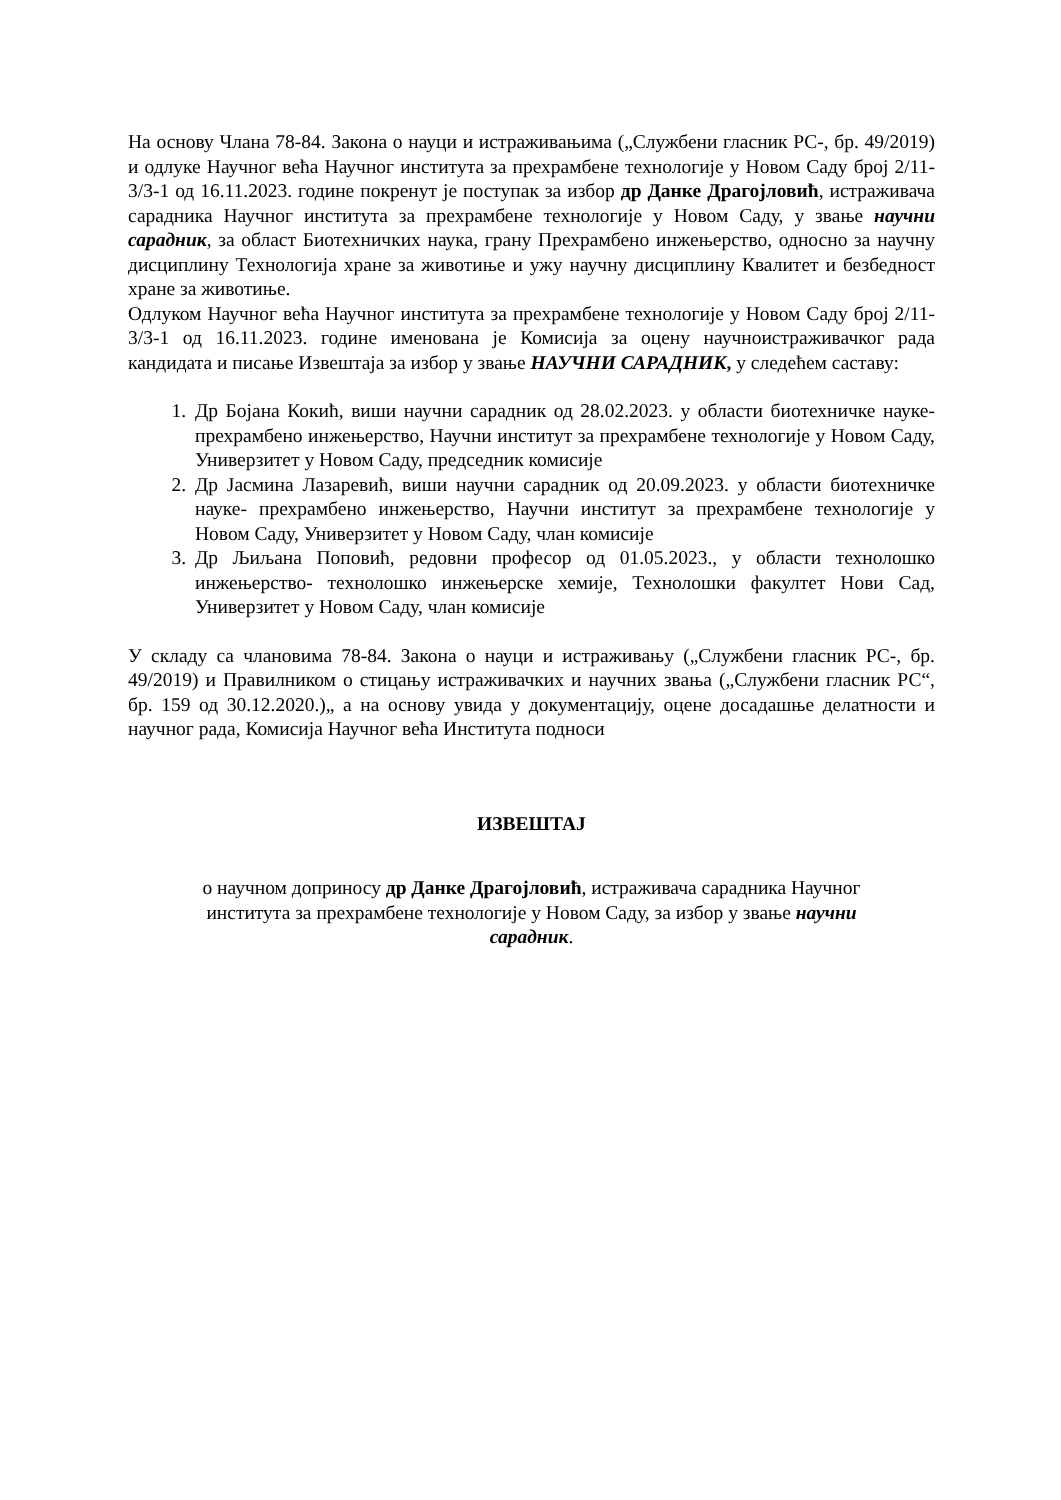На основу Члана 78-84. Закона о науци и истраживањима („Службени гласник РС-, бр. 49/2019) и одлуке Научног већа Научног института за прехрамбене технологије у Новом Саду број 2/11-3/3-1 од 16.11.2023. године покренут је поступак за избор др Данке Драгојловић, истраживача сарадника Научног института за прехрамбене технологије у Новом Саду, у звање научни сарадник, за област Биотехничких наука, грану Прехрамбено инжењерство, односно за научну дисциплину Технологија хране за животиње и ужу научну дисциплину Квалитет и безбедност хране за животиње.
Одлуком Научног већа Научног института за прехрамбене технологије у Новом Саду број 2/11-3/3-1 од 16.11.2023. године именована је Комисија за оцену научноистраживачког рада кандидата и писање Извештаја за избор у звање НАУЧНИ САРАДНИК, у следећем саставу:
1. Др Бојана Кокић, виши научни сарадник од 28.02.2023. у области биотехничке науке- прехрамбено инжењерство, Научни институт за прехрамбене технологије у Новом Саду, Универзитет у Новом Саду, председник комисије
2. Др Јасмина Лазаревић, виши научни сарадник од 20.09.2023. у области биотехничке науке- прехрамбено инжењерство, Научни институт за прехрамбене технологије у Новом Саду, Универзитет у Новом Саду, члан комисије
3. Др Љиљана Поповић, редовни професор од 01.05.2023., у области технолошко инжењерство- технолошко инжењерске хемије, Технолошки факултет Нови Сад, Универзитет у Новом Саду, члан комисије
У складу са члановима 78-84. Закона о науци и истраживању („Службени гласник РС-, бр. 49/2019) и Правилником о стицању истраживачких и научних звања („Службени гласник РС“, бр. 159 од 30.12.2020.)„ а на основу увида у документацију, оцене досадашње делатности и научног рада, Комисија Научног већа Института подноси
ИЗВЕШТАЈ
о научном доприносу др Данке Драгојловић, истраживача сарадника Научног
института за прехрамбене технологије у Новом Саду, за избор у звање научни
сарадник.